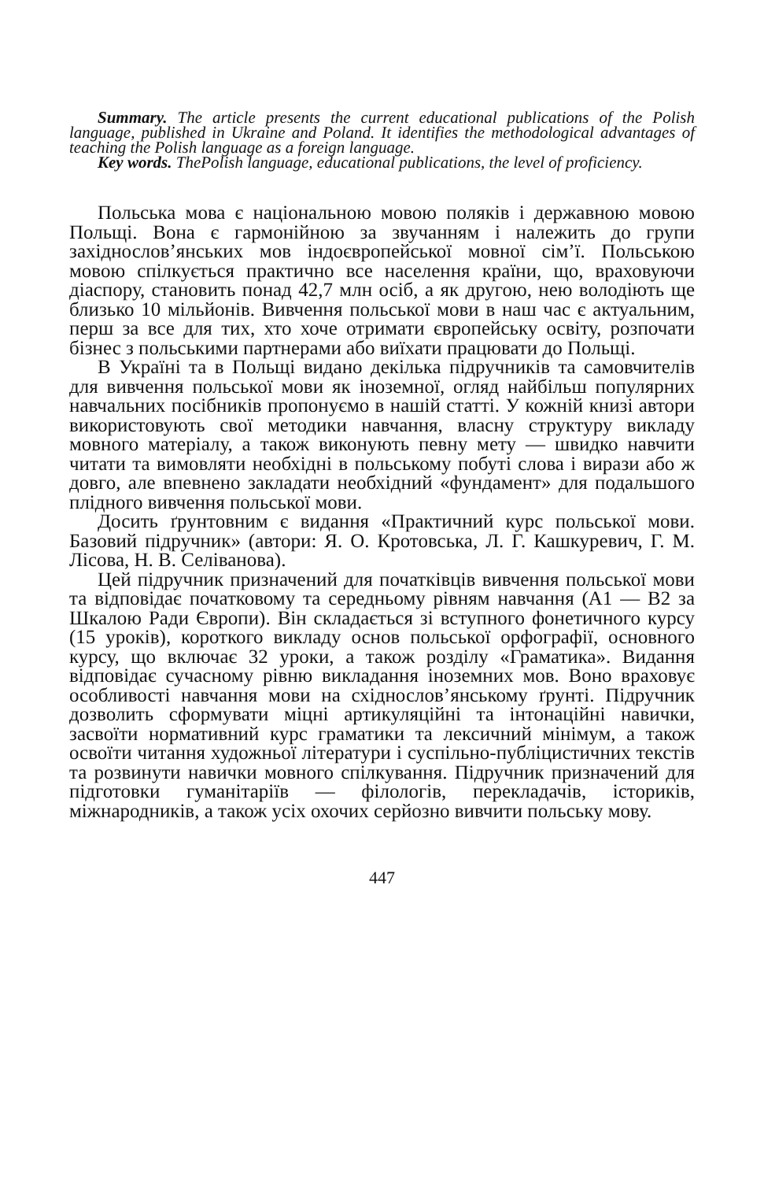Summary. The article presents the current educational publications of the Polish language, published in Ukraine and Poland. It identifies the methodological advantages of teaching the Polish language as a foreign language.
Key words. ThePolish language, educational publications, the level of proficiency.
Польська мова є національною мовою поляків і державною мовою Польщі. Вона є гармонійною за звучанням і належить до групи західнослов’янських мов індоєвропейської мовної сім’ї. Польською мовою спілкується практично все населення країни, що, враховуючи діаспору, становить понад 42,7 млн осіб, а як другою, нею володіють ще близько 10 мільйонів. Вивчення польської мови в наш час є актуальним, перш за все для тих, хто хоче отримати європейську освіту, розпочати бізнес з польськими партнерами або виїхати працювати до Польщі.
В Україні та в Польщі видано декілька підручників та самовчителів для вивчення польської мови як іноземної, огляд найбільш популярних навчальних посібників пропонуємо в нашій статті. У кожній книзі автори використовують свої методики навчання, власну структуру викладу мовного матеріалу, а також виконують певну мету — швидко навчити читати та вимовляти необхідні в польському побуті слова і вирази або ж довго, але впевнено закладати необхідний «фундамент» для подальшого плідного вивчення польської мови.
Досить ґрунтовним є видання «Практичний курс польської мови. Базовий підручник» (автори: Я. О. Кротовська, Л. Г. Кашкуревич, Г. М. Лісова, Н. В. Селіванова).
Цей підручник призначений для початківців вивчення польської мови та відповідає початковому та середньому рівням навчання (А1 — В2 за Шкалою Ради Європи). Він складається зі вступного фонетичного курсу (15 уроків), короткого викладу основ польської орфографії, основного курсу, що включає 32 уроки, а також розділу «Граматика». Видання відповідає сучасному рівню викладання іноземних мов. Воно враховує особливості навчання мови на східнослов’янському ґрунті. Підручник дозволить сформувати міцні артикуляційні та інтонаційні навички, засвоїти нормативний курс граматики та лексичний мінімум, а також освоїти читання художньої літератури і суспільно-публіцистичних текстів та розвинути навички мовного спілкування. Підручник призначений для підготовки гуманітаріїв — філологів, перекладачів, істориків, міжнародників, а також усіх охочих серйозно вивчити польську мову.
447